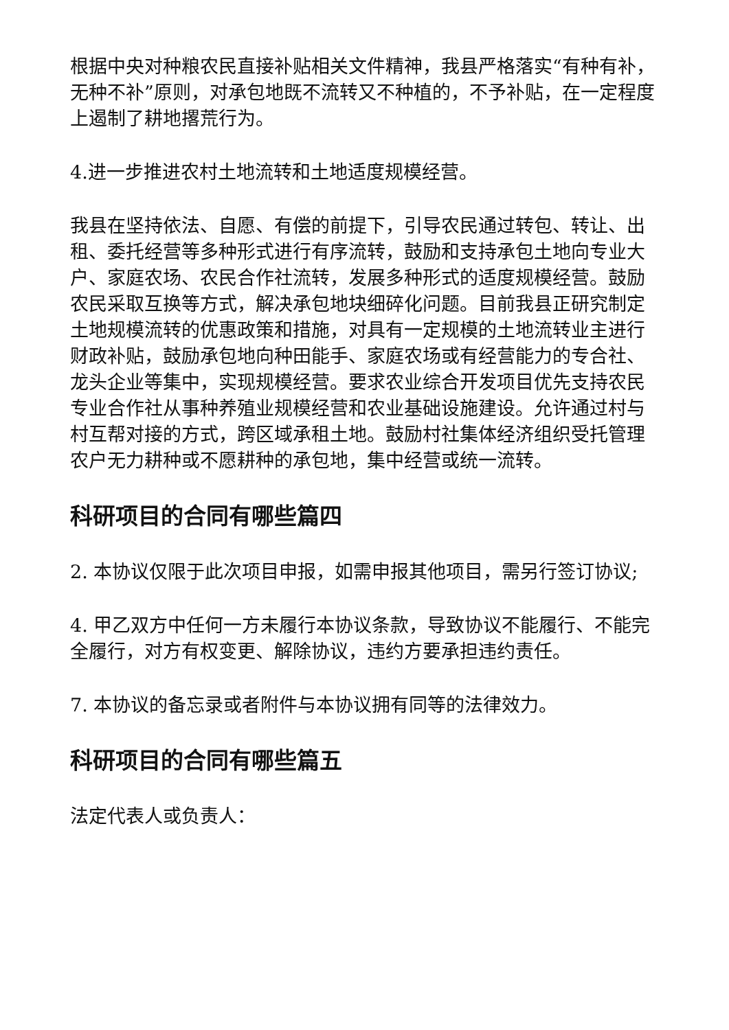根据中央对种粮农民直接补贴相关文件精神，我县严格落实“有种有补，无种不补”原则，对承包地既不流转又不种植的，不予补贴，在一定程度上遏制了耕地撂荒行为。
4.进一步推进农村土地流转和土地适度规模经营。
我县在坚持依法、自愿、有偿的前提下，引导农民通过转包、转让、出租、委托经营等多种形式进行有序流转，鼓励和支持承包土地向专业大户、家庭农场、农民合作社流转，发展多种形式的适度规模经营。鼓励农民采取互换等方式，解决承包地块细碎化问题。目前我县正研究制定土地规模流转的优惠政策和措施，对具有一定规模的土地流转业主进行财政补贴，鼓励承包地向种田能手、家庭农场或有经营能力的专合社、龙头企业等集中，实现规模经营。要求农业综合开发项目优先支持农民专业合作社从事种养殖业规模经营和农业基础设施建设。允许通过村与村互帮对接的方式，跨区域承租土地。鼓励村社集体经济组织受托管理农户无力耕种或不愿耕种的承包地，集中经营或统一流转。
科研项目的合同有哪些篇四
2. 本协议仅限于此次项目申报，如需申报其他项目，需另行签订协议;
4. 甲乙双方中任何一方未履行本协议条款，导致协议不能履行、不能完全履行，对方有权变更、解除协议，违约方要承担违约责任。
7. 本协议的备忘录或者附件与本协议拥有同等的法律效力。
科研项目的合同有哪些篇五
法定代表人或负责人：